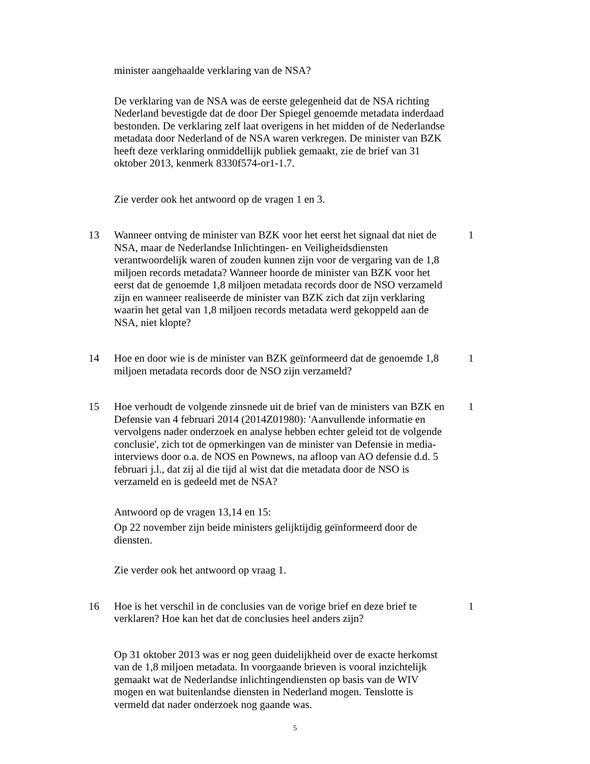minister aangehaalde verklaring van de NSA?
De verklaring van de NSA was de eerste gelegenheid dat de NSA richting Nederland bevestigde dat de door Der Spiegel genoemde metadata inderdaad bestonden. De verklaring zelf laat overigens in het midden of de Nederlandse metadata door Nederland of de NSA waren verkregen. De minister van BZK heeft deze verklaring onmiddellijk publiek gemaakt, zie de brief van 31 oktober 2013, kenmerk 8330f574-or1-1.7.
Zie verder ook het antwoord op de vragen 1 en 3.
13 Wanneer ontving de minister van BZK voor het eerst het signaal dat niet de NSA, maar de Nederlandse Inlichtingen- en Veiligheidsdiensten verantwoordelijk waren of zouden kunnen zijn voor de vergaring van de 1,8 miljoen records metadata? Wanneer hoorde de minister van BZK voor het eerst dat de genoemde 1,8 miljoen metadata records door de NSO verzameld zijn en wanneer realiseerde de minister van BZK zich dat zijn verklaring waarin het getal van 1,8 miljoen records metadata werd gekoppeld aan de NSA, niet klopte?
1
14 Hoe en door wie is de minister van BZK geïnformeerd dat de genoemde 1,8 miljoen metadata records door de NSO zijn verzameld?
1
15 Hoe verhoudt de volgende zinsnede uit de brief van de ministers van BZK en Defensie van 4 februari 2014 (2014Z01980): 'Aanvullende informatie en vervolgens nader onderzoek en analyse hebben echter geleid tot de volgende conclusie', zich tot de opmerkingen van de minister van Defensie in media-interviews door o.a. de NOS en Pownews, na afloop van AO defensie d.d. 5 februari j.l., dat zij al die tijd al wist dat die metadata door de NSO is verzameld en is gedeeld met de NSA?
1
Antwoord op de vragen 13,14 en 15:
Op 22 november zijn beide ministers gelijktijdig geïnformeerd door de diensten.
Zie verder ook het antwoord op vraag 1.
16 Hoe is het verschil in de conclusies van de vorige brief en deze brief te verklaren? Hoe kan het dat de conclusies heel anders zijn?
1
Op 31 oktober 2013 was er nog geen duidelijkheid over de exacte herkomst van de 1,8 miljoen metadata. In voorgaande brieven is vooral inzichtelijk gemaakt wat de Nederlandse inlichtingendiensten op basis van de WIV mogen en wat buitenlandse diensten in Nederland mogen. Tenslotte is vermeld dat nader onderzoek nog gaande was.
5